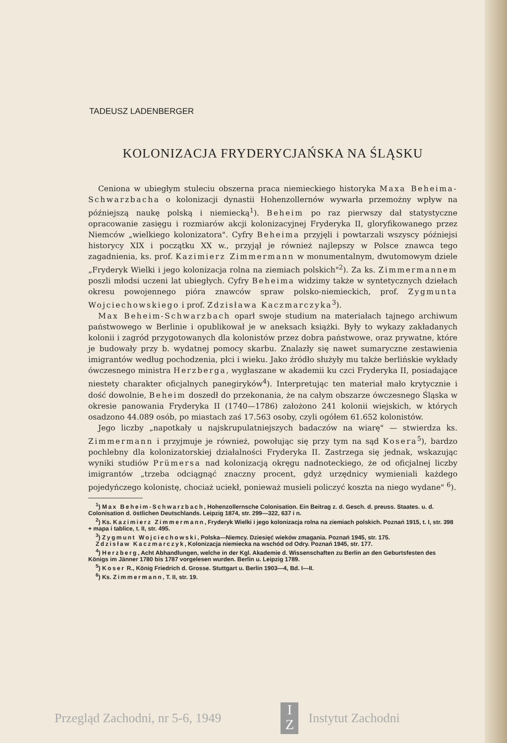TADEUSZ LADENBERGER
KOLONIZACJA FRYDERYCJAŃSKA NA ŚLĄSKU
Ceniona w ubiegłym stuleciu obszerna praca niemieckiego historyka Maxa Beheima-Schwarzbacha o kolonizacji dynastii Hohenzollernów wywarła przemożny wpływ na późniejszą naukę polską i niemiecką<sup>1</sup>). Beheim po raz pierwszy dał statystyczne opracowanie zasięgu i rozmiarów akcji kolonizacyjnej Fryderyka II, gloryfikowanego przez Niemców „wielkiego kolonizatora". Cyfry Beheima przyjęli i powtarzali wszyscy późniejsi historycy XIX i początku XX w., przyjął je również najlepszy w Polsce znawca tego zagadnienia, ks. prof. Kazimierz Zimmermann w monumentalnym, dwutomowym dziele „Fryderyk Wielki i jego kolonizacja rolna na ziemiach polskich"<sup>2</sup>). Za ks. Zimmermannem poszli młodsi uczeni lat ubiegłych. Cyfry Beheima widzimy także w syntetycznych dziełach okresu powojennego pióra znawców spraw polsko-niemieckich, prof. Zygmunta Wojciechowskiego i prof. Zdzisława Kaczmarczyka<sup>3</sup>).
Max Beheim-Schwarzbach oparł swoje studium na materiałach tajnego archiwum państwowego w Berlinie i opublikował je w aneksach książki. Były to wykazy zakładanych kolonii i zagród przygotowanych dla kolonistów przez dobra państwowe, oraz prywatne, które je budowały przy b. wydatnej pomocy skarbu. Znalazły się nawet sumaryczne zestawienia imigrantów według pochodzenia, płci i wieku. Jako źródło służyły mu także berlińskie wykłady ówczesnego ministra Herzberga, wygłaszane w akademii ku czci Fryderyka II, posiadające niestety charakter oficjalnych panegiryków<sup>4</sup>). Interpretując ten materiał mało krytycznie i dość dowolnie, Beheim doszedł do przekonania, że na całym obszarze ówczesnego Śląska w okresie panowania Fryderyka II (1740—1786) założono 241 kolonii wiejskich, w których osadzono 44.089 osób, po miastach zaś 17.563 osoby, czyli ogółem 61.652 kolonistów.
Jego liczby „napotkały u najskrupulatniejszych badaczów na wiarę" — stwierdza ks. Zimmermann i przyjmuje je również, powołując się przy tym na sąd Kosera<sup>5</sup>), bardzo pochlebny dla kolonizatorskiej działalności Fryderyka II. Zastrzega się jednak, wskazując wyniki studiów Prümersa nad kolonizacją okręgu nadnoteckiego, że od oficjalnej liczby imigrantów „trzeba odciągnąć znaczny procent, gdyż urzędnicy wymieniali każdego pojedyńczego kolonistę, chociaż uciekł, ponieważ musieli policzyć koszta na niego wydane" <sup>6</sup>).
<sup>1</sup>) Max Beheim-Schwarzbach, Hohenzollernsche Colonisation. Ein Beitrag z. d. Gesch. d. preuss. Staates. u. d. Colonisation d. östlichen Deutschlands. Leipzig 1874, str. 299—322, 637 i n.
<sup>2</sup>) Ks. Kazimierz Zimmermann, Fryderyk Wielki i jego kolonizacja rolna na ziemiach polskich. Poznań 1915, t. I, str. 398 + mapa i tablice, t. II, str. 495.
<sup>3</sup>) Zygmunt Wojciechowski, Polska—Niemcy. Dziesięć wieków zmagania. Poznań 1945, str. 175.
Zdzisław Kaczmarczyk, Kolonizacja niemiecka na wschód od Odry. Poznań 1945, str. 177.
<sup>4</sup>) Herzberg, Acht Abhandlungen, welche in der Kgl. Akademie d. Wissenschaften zu Berlin an den Geburtsfesten des Königs im Jänner 1780 bis 1787 vorgelesen wurden. Berlin u. Leipzig 1789.
<sup>5</sup>) Koser R., König Friedrich d. Grosse. Stuttgart u. Berlin 1903—4, Bd. I—II.
<sup>6</sup>) Ks. Zimmermann, T. II, str. 19.
Przegląd Zachodni, nr 5-6, 1949
I
Z
Instytut Zachodni